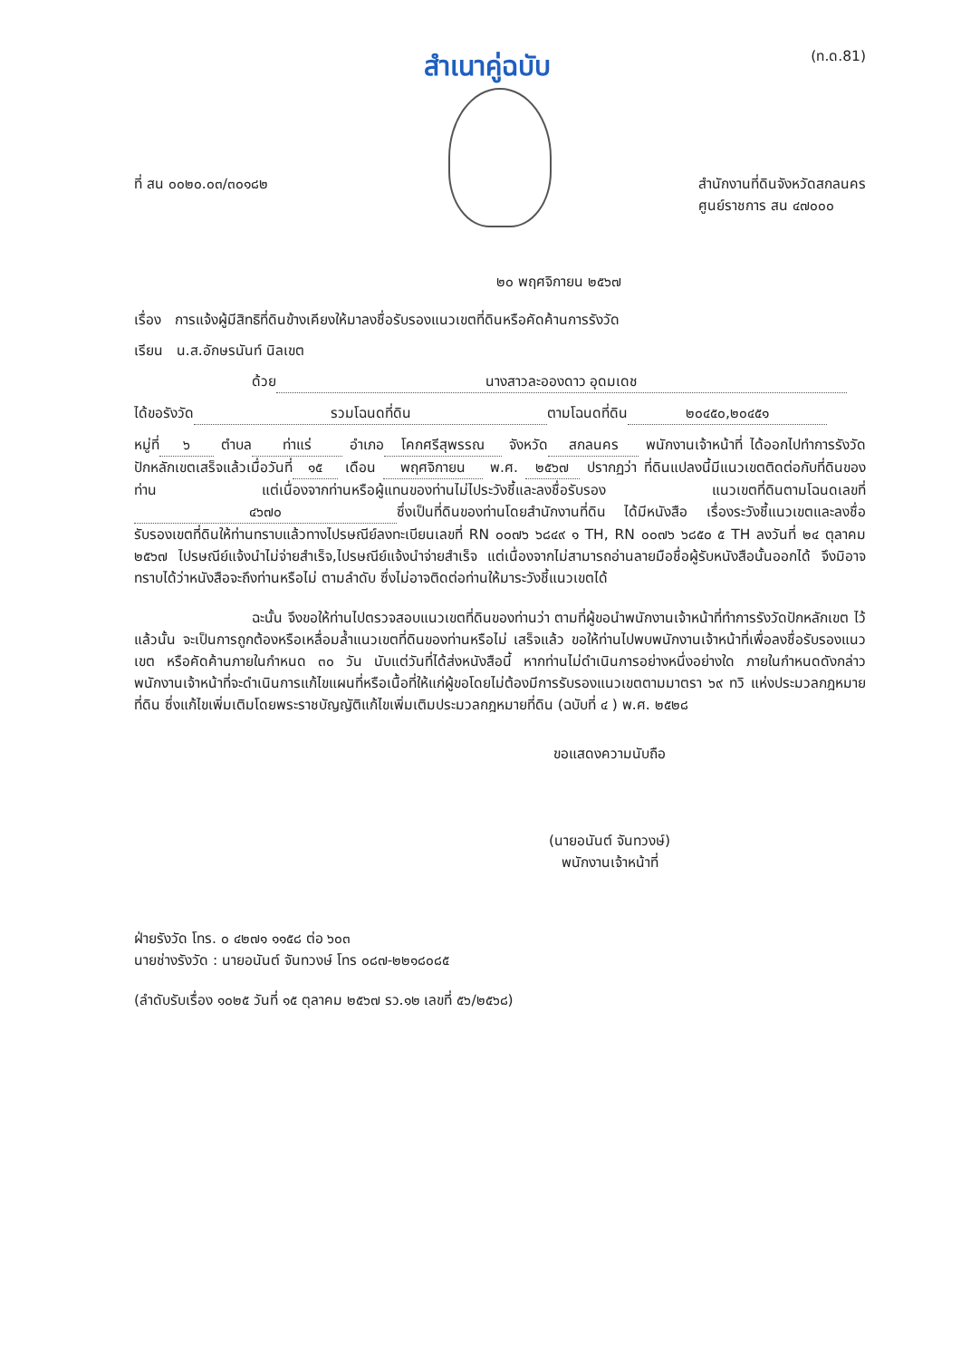สำเนาคู่ฉบับ
(ท.ด.81)
ที่ สน ๐๐๒๐.๐๓/๓๐๑๘๒ สำนักงานที่ดินจังหวัดสกลนคร
ศูนย์ราชการ สน ๔๗๐๐๐
๒๐ พฤศจิกายน ๒๕๖๗
เรื่อง การแจ้งผู้มีสิทธิที่ดินข้างเคียงให้มาลงชื่อรับรองแนวเขตที่ดินหรือคัดค้านการรังวัด
เรียน น.ส.อักษรนันท์ นิลเขต
ด้วย นางสาวละอองดาว อุดมเดช
ได้ขอรังวัด รวมโฉนดที่ดิน ตามโฉนดที่ดิน ๒๐๔๕๐,๒๐๔๕๑
หมู่ที่ ๖ ตำบล ท่าแร่ อำเภอ โคกศรีสุพรรณ จังหวัด สกลนคร พนักงานเจ้าหน้าที่ ได้ออกไปทำการรังวัดปักหลักเขตเสร็จแล้วเมื่อวันที่ ๑๕ เดือน พฤศจิกายน พ.ศ. ๒๕๖๗ ปรากฏว่า ที่ดินแปลงนี้มีแนวเขตติดต่อกับที่ดินของท่าน แต่เนื่องจากท่านหรือผู้แทนของท่านไม่ไประวังชี้และลงชื่อรับรอง แนวเขตที่ดินตามโฉนดเลขที่ ๔๖๗๐ ซึ่งเป็นที่ดินของท่านโดยสำนักงานที่ดิน ได้มีหนังสือ เรื่องระวังชี้แนวเขตและลงชื่อรับรองเขตที่ดินให้ท่านทราบแล้วทางไปรษณีย์ลงทะเบียนเลขที่ RN ๐๐๗๖ ๖๘๔๙ ๑ TH, RN ๐๐๗๖ ๖๘๕๐ ๕ TH ลงวันที่ ๒๔ ตุลาคม ๒๕๖๗ ไปรษณีย์แจ้งนำไม่จ่ายสำเร็จ,ไปรษณีย์แจ้งนำจ่ายสำเร็จ แต่เนื่องจากไม่สามารถอ่านลายมือชื่อผู้รับหนังสือนั้นออกได้ จึงมิอาจทราบได้ว่าหนังสือจะถึงท่านหรือไม่ ตามลำดับ ซึ่งไม่อาจติดต่อท่านให้มาระวังชี้แนวเขตได้
ฉะนั้น จึงขอให้ท่านไปตรวจสอบแนวเขตที่ดินของท่านว่า ตามที่ผู้ขอนำพนักงานเจ้าหน้าที่ทำการรังวัดปักหลักเขต ไว้แล้วนั้น จะเป็นการถูกต้องหรือเหลื่อมล้ำแนวเขตที่ดินของท่านหรือไม่ เสร็จแล้ว ขอให้ท่านไปพบพนักงานเจ้าหน้าที่เพื่อลงชื่อรับรองแนวเขต หรือคัดค้านภายในกำหนด ๓๐ วัน นับแต่วันที่ได้ส่งหนังสือนี้ หากท่านไม่ดำเนินการอย่างหนึ่งอย่างใด ภายในกำหนดดังกล่าว พนักงานเจ้าหน้าที่จะดำเนินการแก้ไขแผนที่หรือเนื้อที่ให้แก่ผู้ขอโดยไม่ต้องมีการรับรองแนวเขตตามมาตรา ๖๙ ทวิ แห่งประมวลกฎหมายที่ดิน ซึ่งแก้ไขเพิ่มเติมโดยพระราชบัญญัติแก้ไขเพิ่มเติมประมวลกฎหมายที่ดิน (ฉบับที่ ๔ ) พ.ศ. ๒๕๒๘
ขอแสดงความนับถือ
(นายอนันต์ จันทวงษ์)
พนักงานเจ้าหน้าที่
ฝ่ายรังวัด โทร. ๐ ๔๒๗๑ ๑๑๕๘ ต่อ ๖๐๓
นายช่างรังวัด : นายอนันต์ จันทวงษ์ โทร ๐๘๗-๒๒๑๘๐๘๕
(ลำดับรับเรื่อง ๑๐๒๕ วันที่ ๑๕ ตุลาคม ๒๕๖๗ รว.๑๒ เลขที่ ๕๖/๒๕๖๘)